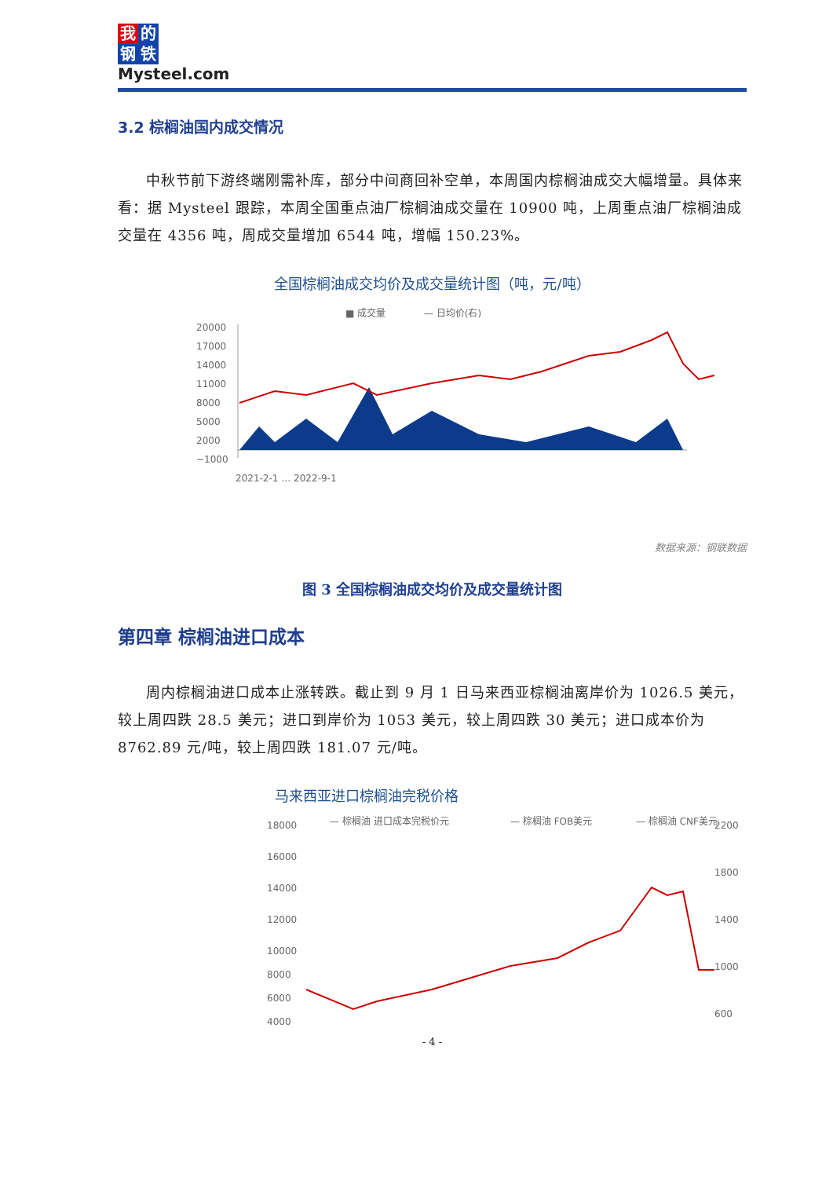我的
钢铁
Mysteel.com
3.2 棕榈油国内成交情况
中秋节前下游终端刚需补库，部分中间商回补空单，本周国内棕榈油成交大幅增量。具体来看：据 Mysteel 跟踪，本周全国重点油厂棕榈油成交量在 10900 吨，上周重点油厂棕榈油成交量在 4356 吨，周成交量增加 6544 吨，增幅 150.23%。
全国棕榈油成交均价及成交量统计图（吨，元/吨）
■ 成交量
— 日均价(右)
20000
17000
14000
11000
8000
5000
2000
−1000
2021-2-1 … 2022-9-1
数据来源：钢联数据
图 3 全国棕榈油成交均价及成交量统计图
第四章 棕榈油进口成本
周内棕榈油进口成本止涨转跌。截止到 9 月 1 日马来西亚棕榈油离岸价为 1026.5 美元，较上周四跌 28.5 美元；进口到岸价为 1053 美元，较上周四跌 30 美元；进口成本价为 8762.89 元/吨，较上周四跌 181.07 元/吨。
马来西亚进口棕榈油完税价格
— 棕榈油 进口成本完税价元
— 棕榈油 FOB美元
— 棕榈油 CNF美元
18000
16000
14000
12000
10000
8000
6000
4000
2200
1800
1400
1000
600
- 4 -